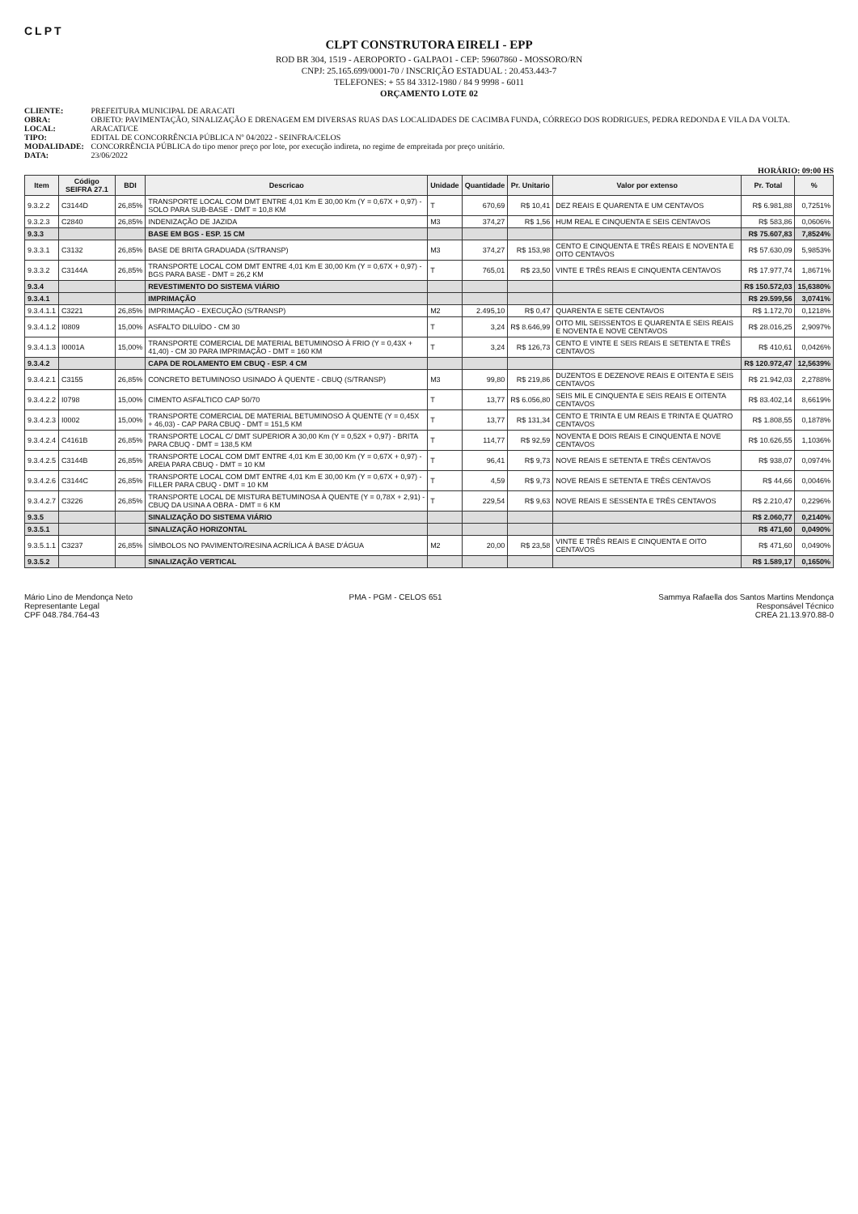CLPT
CLPT CONSTRUTORA EIRELI - EPP
ROD BR 304, 1519 - AEROPORTO - GALPAO1 - CEP: 59607860 - MOSSORO/RN
CNPJ: 25.165.699/0001-70 / INSCRIÇÃO ESTADUAL : 20.453.443-7
TELEFONES: + 55 84 3312-1980 / 84 9 9998 - 6011
ORÇAMENTO LOTE 02
CLIENTE: PREFEITURA MUNICIPAL DE ARACATI
OBRA: OBJETO: PAVIMENTAÇÃO, SINALIZAÇÃO E DRENAGEM EM DIVERSAS RUAS DAS LOCALIDADES DE CACIMBA FUNDA, CÓRREGO DOS RODRIGUES, PEDRA REDONDA E VILA DA VOLTA.
LOCAL: ARACATI/CE
TIPO: EDITAL DE CONCORRÊNCIA PÚBLICA Nº 04/2022 - SEINFRA/CELOS
MODALIDADE: CONCORRÊNCIA PÚBLICA do tipo menor preço por lote, por execução indireta, no regime de empreitada por preço unitário.
DATA: 23/06/2022
HORÁRIO: 09:00 HS
| Item | Código SEIFRA 27.1 | BDI | Descricao | Unidade | Quantidade | Pr. Unitario | Valor por extenso | Pr. Total | % |
| --- | --- | --- | --- | --- | --- | --- | --- | --- | --- |
| 9.3.2.2 | C3144D | 26,85% | TRANSPORTE LOCAL COM DMT ENTRE 4,01 Km E 30,00 Km (Y = 0,67X + 0,97) - SOLO PARA SUB-BASE - DMT = 10,8 KM | T | 670,69 | R$ 10,41 | DEZ REAIS E QUARENTA E UM CENTAVOS | R$ 6.981,88 | 0,7251% |
| 9.3.2.3 | C2840 | 26,85% | INDENIZAÇÃO DE JAZIDA | M3 | 374,27 | R$ 1,56 | HUM REAL E CINQUENTA E SEIS CENTAVOS | R$ 583,86 | 0,0606% |
| 9.3.3 | | | BASE EM BGS - ESP. 15 CM | | | | | R$ 75.607,83 | 7,8524% |
| 9.3.3.1 | C3132 | 26,85% | BASE DE BRITA GRADUADA (S/TRANSP) | M3 | 374,27 | R$ 153,98 | CENTO E CINQUENTA E TRÊS REAIS E NOVENTA E OITO CENTAVOS | R$ 57.630,09 | 5,9853% |
| 9.3.3.2 | C3144A | 26,85% | TRANSPORTE LOCAL COM DMT ENTRE 4,01 Km E 30,00 Km (Y = 0,67X + 0,97) - BGS PARA BASE - DMT = 26,2 KM | T | 765,01 | R$ 23,50 | VINTE E TRÊS REAIS E CINQUENTA CENTAVOS | R$ 17.977,74 | 1,8671% |
| 9.3.4 | | | REVESTIMENTO DO SISTEMA VIÁRIO | | | | | R$ 150.572,03 | 15,6380% |
| 9.3.4.1 | | | IMPRIMAÇÃO | | | | | R$ 29.599,56 | 3,0741% |
| 9.3.4.1.1 | C3221 | 26,85% | IMPRIMAÇÃO - EXECUÇÃO (S/TRANSP) | M2 | 2.495,10 | R$ 0,47 | QUARENTA E SETE CENTAVOS | R$ 1.172,70 | 0,1218% |
| 9.3.4.1.2 | I0809 | 15,00% | ASFALTO DILUÍDO - CM 30 | T | 3,24 | R$ 8.646,99 | OITO MIL SEISSENTOS E QUARENTA E SEIS REAIS E NOVENTA E NOVE CENTAVOS | R$ 28.016,25 | 2,9097% |
| 9.3.4.1.3 | I0001A | 15,00% | TRANSPORTE COMERCIAL DE MATERIAL BETUMINOSO À FRIO (Y = 0,43X + 41,40) - CM 30 PARA IMPRIMAÇÃO - DMT = 160 KM | T | 3,24 | R$ 126,73 | CENTO E VINTE E SEIS REAIS E SETENTA E TRÊS CENTAVOS | R$ 410,61 | 0,0426% |
| 9.3.4.2 | | | CAPA DE ROLAMENTO EM CBUQ - ESP. 4 CM | | | | | R$ 120.972,47 | 12,5639% |
| 9.3.4.2.1 | C3155 | 26,85% | CONCRETO BETUMINOSO USINADO À QUENTE - CBUQ (S/TRANSP) | M3 | 99,80 | R$ 219,86 | DUZENTOS E DEZENOVE REAIS E OITENTA E SEIS CENTAVOS | R$ 21.942,03 | 2,2788% |
| 9.3.4.2.2 | I0798 | 15,00% | CIMENTO ASFALTICO CAP 50/70 | T | 13,77 | R$ 6.056,80 | SEIS MIL E CINQUENTA E SEIS REAIS E OITENTA CENTAVOS | R$ 83.402,14 | 8,6619% |
| 9.3.4.2.3 | I0002 | 15,00% | TRANSPORTE COMERCIAL DE MATERIAL BETUMINOSO À QUENTE (Y = 0,45X + 46,03) - CAP PARA CBUQ - DMT = 151,5 KM | T | 13,77 | R$ 131,34 | CENTO E TRINTA E UM REAIS E TRINTA E QUATRO CENTAVOS | R$ 1.808,55 | 0,1878% |
| 9.3.4.2.4 | C4161B | 26,85% | TRANSPORTE LOCAL C/ DMT SUPERIOR A 30,00 Km (Y = 0,52X + 0,97) - BRITA PARA CBUQ - DMT = 138,5 KM | T | 114,77 | R$ 92,59 | NOVENTA E DOIS REAIS E CINQUENTA E NOVE CENTAVOS | R$ 10.626,55 | 1,1036% |
| 9.3.4.2.5 | C3144B | 26,85% | TRANSPORTE LOCAL COM DMT ENTRE 4,01 Km E 30,00 Km (Y = 0,67X + 0,97) - AREIA PARA CBUQ - DMT = 10 KM | T | 96,41 | R$ 9,73 | NOVE REAIS E SETENTA E TRÊS CENTAVOS | R$ 938,07 | 0,0974% |
| 9.3.4.2.6 | C3144C | 26,85% | TRANSPORTE LOCAL COM DMT ENTRE 4,01 Km E 30,00 Km (Y = 0,67X + 0,97) - FILLER PARA CBUQ - DMT = 10 KM | T | 4,59 | R$ 9,73 | NOVE REAIS E SETENTA E TRÊS CENTAVOS | R$ 44,66 | 0,0046% |
| 9.3.4.2.7 | C3226 | 26,85% | TRANSPORTE LOCAL DE MISTURA BETUMINOSA À QUENTE (Y = 0,78X + 2,91) - CBUQ DA USINA A OBRA - DMT = 6 KM | T | 229,54 | R$ 9,63 | NOVE REAIS E SESSENTA E TRÊS CENTAVOS | R$ 2.210,47 | 0,2296% |
| 9.3.5 | | | SINALIZAÇÃO DO SISTEMA VIÁRIO | | | | | R$ 2.060,77 | 0,2140% |
| 9.3.5.1 | | | SINALIZAÇÃO HORIZONTAL | | | | | R$ 471,60 | 0,0490% |
| 9.3.5.1.1 | C3237 | 26,85% | SÍMBOLOS NO PAVIMENTO/RESINA ACRÍLICA À BASE D'ÁGUA | M2 | 20,00 | R$ 23,58 | VINTE E TRÊS REAIS E CINQUENTA E OITO CENTAVOS | R$ 471,60 | 0,0490% |
| 9.3.5.2 | | | SINALIZAÇÃO VERTICAL | | | | | R$ 1.589,17 | 0,1650% |
Mário Lino de Mendonça Neto
Representante Legal
CPF 048.784.764-43
PMA - PGM - CELOS 651 Sammya Rafaella dos Santos Martins Mendonça
Responsável Técnico
CREA 21.13.970.88-0